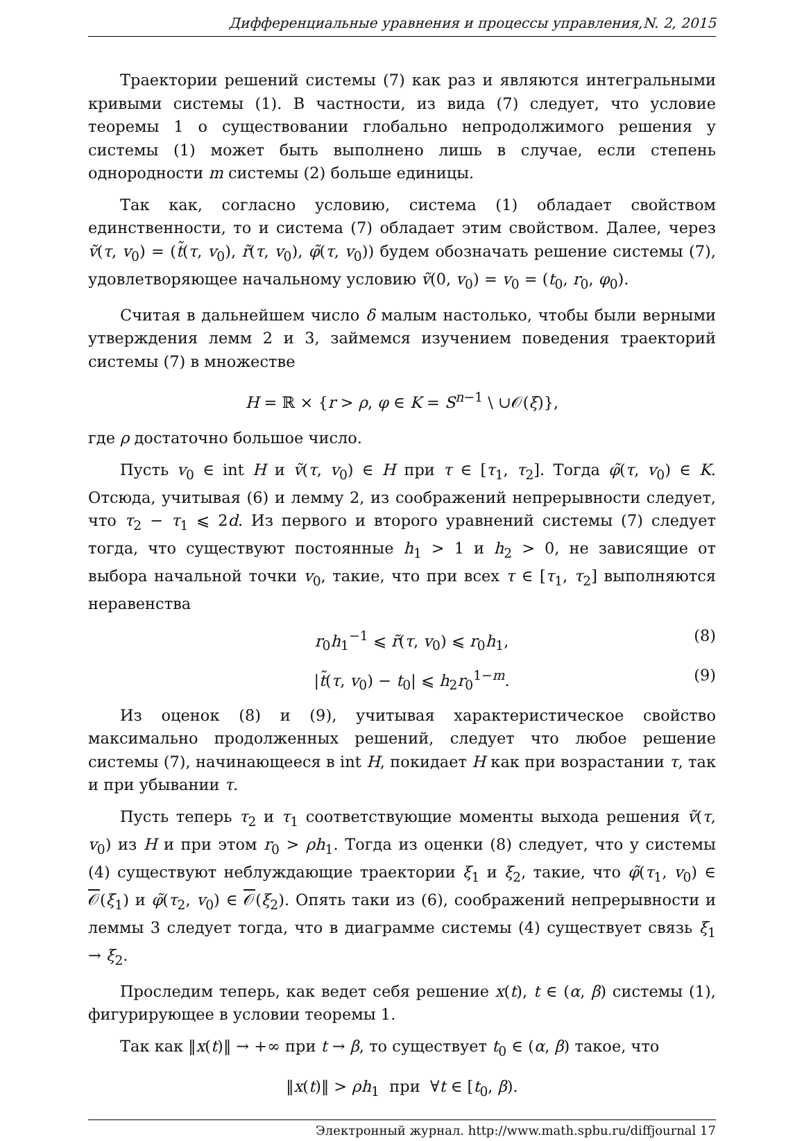Дифференциальные уравнения и процессы управления,N. 2, 2015
Траектории решений системы (7) как раз и являются интегральными кривыми системы (1). В частности, из вида (7) следует, что условие теоремы 1 о существовании глобально непродолжимого решения у системы (1) может быть выполнено лишь в случае, если степень однородности m системы (2) больше единицы.
Так как, согласно условию, система (1) обладает свойством единственности, то и система (7) обладает этим свойством. Далее, через ṽ(τ, v<sub>0</sub>) = (t̃(τ, v<sub>0</sub>), r̃(τ, v<sub>0</sub>), φ̃(τ, v<sub>0</sub>)) будем обозначать решение системы (7), удовлетворяющее начальному условию ṽ(0, v<sub>0</sub>) = v<sub>0</sub> = (t<sub>0</sub>, r<sub>0</sub>, φ<sub>0</sub>).
Считая в дальнейшем число δ малым настолько, чтобы были верными утверждения лемм 2 и 3, займемся изучением поведения траекторий системы (7) в множестве
H = ℝ × {r > ρ, φ ∈ K = S<sup>n−1</sup> \ ∪𝒪(ξ)},
где ρ достаточно большое число.
Пусть v<sub>0</sub> ∈ int H и ṽ(τ, v<sub>0</sub>) ∈ H при τ ∈ [τ<sub>1</sub>, τ<sub>2</sub>]. Тогда φ̃(τ, v<sub>0</sub>) ∈ K. Отсюда, учитывая (6) и лемму 2, из соображений непрерывности следует, что τ<sub>2</sub> − τ<sub>1</sub> ⩽ 2d. Из первого и второго уравнений системы (7) следует тогда, что существуют постоянные h<sub>1</sub> > 1 и h<sub>2</sub> > 0, не зависящие от выбора начальной точки v<sub>0</sub>, такие, что при всех τ ∈ [τ<sub>1</sub>, τ<sub>2</sub>] выполняются неравенства
r<sub>0</sub>h<sub>1</sub><sup>−1</sup> ⩽ r̃(τ, v<sub>0</sub>) ⩽ r<sub>0</sub>h<sub>1</sub>, (8)
|t̃(τ, v<sub>0</sub>) − t<sub>0</sub>| ⩽ h<sub>2</sub>r<sub>0</sub><sup>1−m</sup>. (9)
Из оценок (8) и (9), учитывая характеристическое свойство максимально продолженных решений, следует что любое решение системы (7), начинающееся в int H, покидает H как при возрастании τ, так и при убывании τ.
Пусть теперь τ<sub>2</sub> и τ<sub>1</sub> соответствующие моменты выхода решения ṽ(τ, v<sub>0</sub>) из H и при этом r<sub>0</sub> > ρh<sub>1</sub>. Тогда из оценки (8) следует, что у системы (4) существуют неблуждающие траектории ξ<sub>1</sub> и ξ<sub>2</sub>, такие, что φ̃(τ<sub>1</sub>, v<sub>0</sub>) ∈ 𝒪(ξ<sub>1</sub>) и φ̃(τ<sub>2</sub>, v<sub>0</sub>) ∈ 𝒪(ξ<sub>2</sub>). Опять таки из (6), соображений непрерывности и леммы 3 следует тогда, что в диаграмме системы (4) существует связь ξ<sub>1</sub> → ξ<sub>2</sub>.
Проследим теперь, как ведет себя решение x(t), t ∈ (α, β) системы (1), фигурирующее в условии теоремы 1.
Так как ‖x(t)‖ → +∞ при t → β, то существует t<sub>0</sub> ∈ (α, β) такое, что
‖x(t)‖ > ρh<sub>1</sub> при ∀t ∈ [t<sub>0</sub>, β).
Электронный журнал. http://www.math.spbu.ru/diffjournal 17